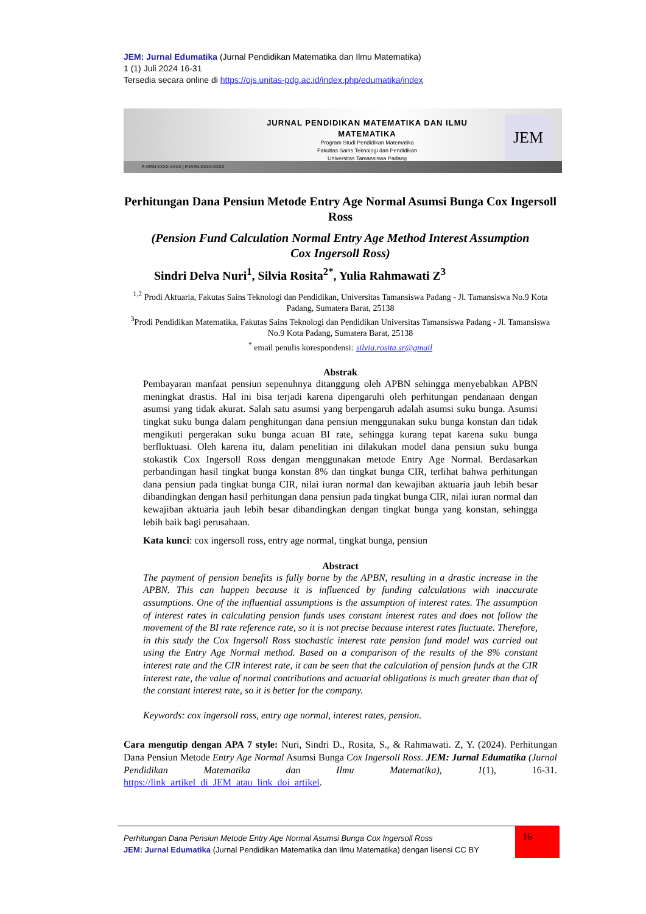JEM: Jurnal Edumatika (Jurnal Pendidikan Matematika dan Ilmu Matematika)
1 (1) Juli 2024 16-31
Tersedia secara online di https://ojs.unitas-pdg.ac.id/index.php/edumatika/index
JURNAL PENDIDIKAN MATEMATIKA DAN ILMU MATEMATIKA
Program Studi Pendidikan Matematika
Fakultas Sains Teknologi dan Pendidikan
Universitas Tamansiswa Padang
JEM
P-ISSN:XXXX-XXXX | E-ISSN:XXXX-XXXX
Perhitungan Dana Pensiun Metode Entry Age Normal Asumsi Bunga Cox Ingersoll Ross
(Pension Fund Calculation Normal Entry Age Method Interest Assumption Cox Ingersoll Ross)
Sindri Delva Nuri<sup>1</sup>, Silvia Rosita<sup>2*</sup>, Yulia Rahmawati Z<sup>3</sup>
<sup>1,2</sup> Prodi Aktuaria, Fakutas Sains Teknologi dan Pendidikan, Universitas Tamansiswa Padang - Jl. Tamansiswa No.9 Kota Padang, Sumatera Barat, 25138
<sup>3</sup> Prodi Pendidikan Matematika, Fakutas Sains Teknologi dan Pendidikan Universitas Tamansiswa Padang - Jl. Tamansiswa No.9 Kota Padang, Sumatera Barat, 25138
<sup>*</sup> email penulis korespondensi: silvia.rosita.sr@gmail
Abstrak
Pembayaran manfaat pensiun sepenuhnya ditanggung oleh APBN sehingga menyebabkan APBN meningkat drastis. Hal ini bisa terjadi karena dipengaruhi oleh perhitungan pendanaan dengan asumsi yang tidak akurat. Salah satu asumsi yang berpengaruh adalah asumsi suku bunga. Asumsi tingkat suku bunga dalam penghitungan dana pensiun menggunakan suku bunga konstan dan tidak mengikuti pergerakan suku bunga acuan BI rate, sehingga kurang tepat karena suku bunga berfluktuasi. Oleh karena itu, dalam penelitian ini dilakukan model dana pensiun suku bunga stokastik Cox Ingersoll Ross dengan menggunakan metode Entry Age Normal. Berdasarkan perbandingan hasil tingkat bunga konstan 8% dan tingkat bunga CIR, terlihat bahwa perhitungan dana pensiun pada tingkat bunga CIR, nilai iuran normal dan kewajiban aktuaria jauh lebih besar dibandingkan dengan hasil perhitungan dana pensiun pada tingkat bunga CIR, nilai iuran normal dan kewajiban aktuaria jauh lebih besar dibandingkan dengan tingkat bunga yang konstan, sehingga lebih baik bagi perusahaan.
Kata kunci: cox ingersoll ross, entry age normal, tingkat bunga, pensiun
Abstract
The payment of pension benefits is fully borne by the APBN, resulting in a drastic increase in the APBN. This can happen because it is influenced by funding calculations with inaccurate assumptions. One of the influential assumptions is the assumption of interest rates. The assumption of interest rates in calculating pension funds uses constant interest rates and does not follow the movement of the BI rate reference rate, so it is not precise because interest rates fluctuate. Therefore, in this study the Cox Ingersoll Ross stochastic interest rate pension fund model was carried out using the Entry Age Normal method. Based on a comparison of the results of the 8% constant interest rate and the CIR interest rate, it can be seen that the calculation of pension funds at the CIR interest rate, the value of normal contributions and actuarial obligations is much greater than that of the constant interest rate, so it is better for the company.
Keywords: cox ingersoll ross, entry age normal, interest rates, pension.
Cara mengutip dengan APA 7 style: Nuri, Sindri D., Rosita, S., & Rahmawati. Z, Y. (2024). Perhitungan Dana Pensiun Metode Entry Age Normal Asumsi Bunga Cox Ingersoll Ross. JEM: Jurnal Edumatika (Jurnal Pendidikan Matematika dan Ilmu Matematika), 1(1), 16-31. https://link_artikel_di_JEM_atau_link_doi_artikel.
Perhitungan Dana Pensiun Metode Entry Age Normal Asumsi Bunga Cox Ingersoll Ross
JEM: Jurnal Edumatika (Jurnal Pendidikan Matematika dan Ilmu Matematika) dengan lisensi CC BY
16